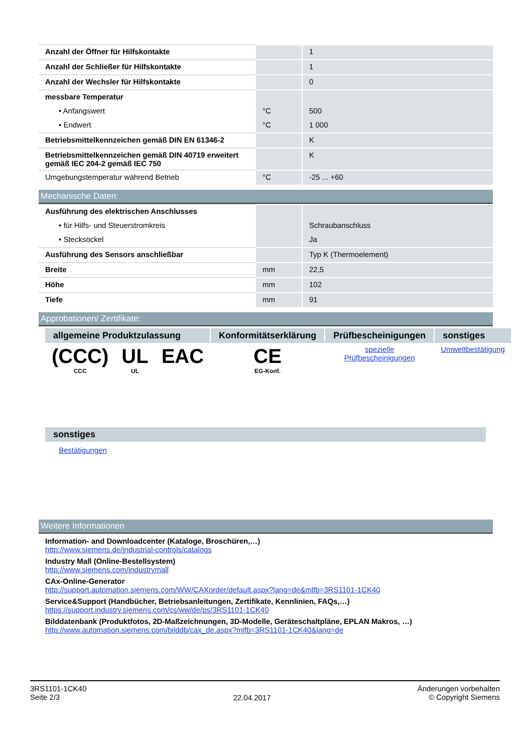| Anzahl der Öffner für Hilfskontakte | | 1 |
| Anzahl der Schließer für Hilfskontakte | | 1 |
| Anzahl der Wechsler für Hilfskontakte | | 0 |
| messbare Temperatur | | |
| • Anfangswert | °C | 500 |
| • Endwert | °C | 1 000 |
| Betriebsmittelkennzeichen gemäß DIN EN 61346-2 | | K |
| Betriebsmittelkennzeichen gemäß DIN 40719 erweitert gemäß IEC 204-2 gemäß IEC 750 | | K |
| Umgebungstemperatur während Betrieb | °C | -25 ... +60 |
Mechanische Daten:
| Ausführung des elektrischen Anschlusses | | |
| • für Hilfs- und Steuerstromkreis | | Schraubanschluss |
| • Stecksockel | | Ja |
| Ausführung des Sensors anschließbar | | Typ K (Thermoelement) |
| Breite | mm | 22,5 |
| Höhe | mm | 102 |
| Tiefe | mm | 91 |
Approbationen/ Zertifikate:
| allgemeine Produktzulassung | | | Konformitätserklärung | Prüfbescheinigungen | sonstiges |
| --- | --- | --- | --- | --- | --- |
| (CCC) CCC | UL UL | EAC | CE EG-Konf. | spezielle Prüfbescheinigungen | Umweltbestätigung |
| sonstiges |
| --- |
Bestätigungen
Weitere Informationen
Information- and Downloadcenter (Kataloge, Broschüren,…)
http://www.siemens.de/industrial-controls/catalogs
Industry Mall (Online-Bestellsystem)
http://www.siemens.com/industrymall
CAx-Online-Generator
http://support.automation.siemens.com/WW/CAXorder/default.aspx?lang=de&mlfb=3RS1101-1CK40
Service&Support (Handbücher, Betriebsanleitungen, Zertifikate, Kennlinien, FAQs,…)
https://support.industry.siemens.com/cs/ww/de/ps/3RS1101-1CK40
Bilddatenbank (Produktfotos, 2D-Maßzeichnungen, 3D-Modelle, Geräteschaltpläne, EPLAN Makros, …)
http://www.automation.siemens.com/bilddb/cax_de.aspx?mlfb=3RS1101-1CK40&lang=de
3RS1101-1CK40
Seite 2/3
22.04.2017
Änderungen vorbehalten
© Copyright Siemens